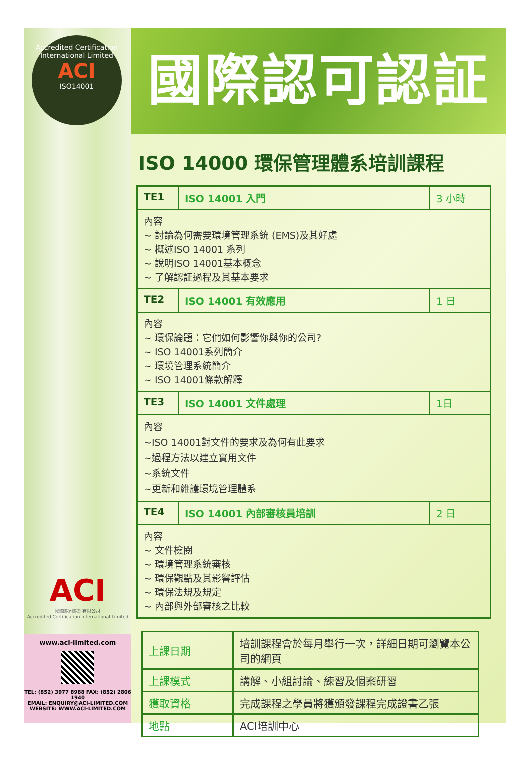Accredited Certification International Limited
ACI
ISO14001
國際認可認証
ISO 14000 環保管理體系培訓課程
TE1 ISO 14001 入門 3 小時
內容
~ 討論為何需要環境管理系統 (EMS)及其好處
~ 概述ISO 14001 系列
~ 說明ISO 14001基本概念
~ 了解認証過程及其基本要求
TE2 ISO 14001 有效應用 1 日
內容
~ 環保論題：它們如何影響你與你的公司?
~ ISO 14001系列簡介
~ 環境管理系統簡介
~ ISO 14001條款解釋
TE3 ISO 14001 文件處理 1日
內容
~ISO 14001對文件的要求及為何有此要求
~過程方法以建立實用文件
~系統文件
~更新和維護環境管理體系
TE4 ISO 14001 內部審核員培訓 2 日
內容
~ 文件檢閱
~ 環境管理系統審核
~ 環保觀點及其影響評估
~ 環保法規及規定
~ 內部與外部審核之比較
| 上課日期 | 培訓課程會於每月舉行一次，詳細日期可瀏覽本公司的網頁 |
| 上課模式 | 講解、小組討論、練習及個案研習 |
| 獲取資格 | 完成課程之學員將獲頒發課程完成證書乙張 |
| 地點 | ACI培訓中心 |
ACI
國際認可認証有限公司
Accredited Certification International Limited
www.aci-limited.com
TEL: (852) 3977 8988 FAX: (852) 2806 1940
EMAIL: ENQUIRY@ACI-LIMITED.COM
WEBSITE: WWW.ACI-LIMITED.COM